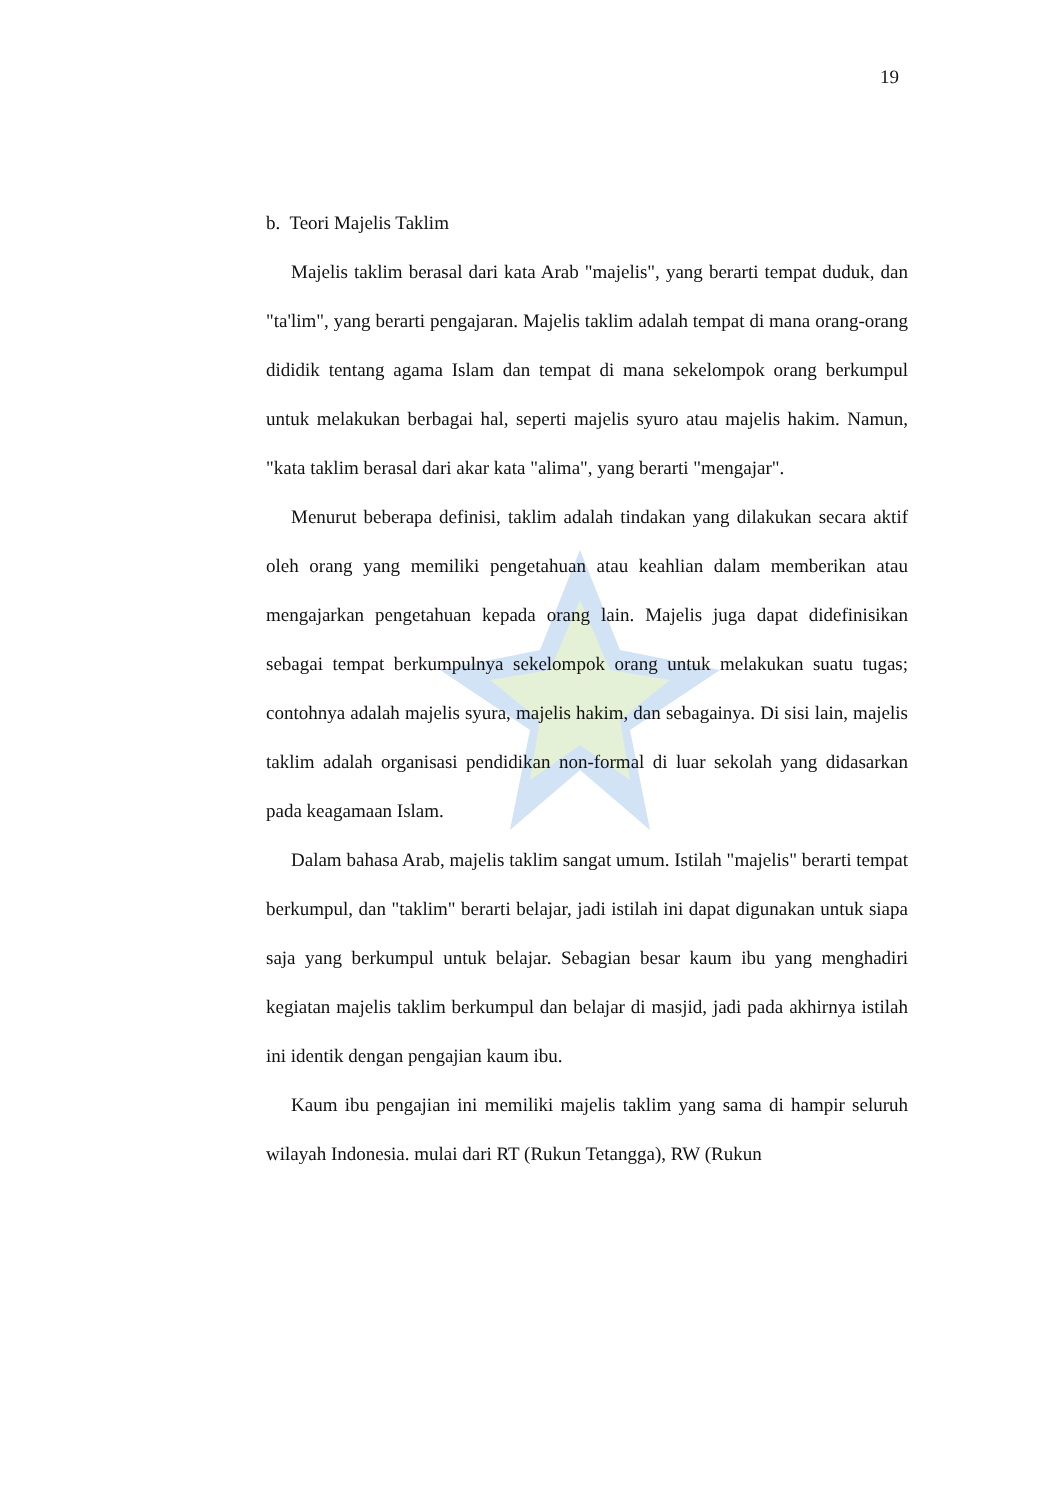19
b. Teori Majelis Taklim
Majelis taklim berasal dari kata Arab "majelis", yang berarti tempat duduk, dan "ta'lim", yang berarti pengajaran. Majelis taklim adalah tempat di mana orang-orang dididik tentang agama Islam dan tempat di mana sekelompok orang berkumpul untuk melakukan berbagai hal, seperti majelis syuro atau majelis hakim. Namun, "kata taklim berasal dari akar kata "alima", yang berarti "mengajar".
Menurut beberapa definisi, taklim adalah tindakan yang dilakukan secara aktif oleh orang yang memiliki pengetahuan atau keahlian dalam memberikan atau mengajarkan pengetahuan kepada orang lain. Majelis juga dapat didefinisikan sebagai tempat berkumpulnya sekelompok orang untuk melakukan suatu tugas; contohnya adalah majelis syura, majelis hakim, dan sebagainya. Di sisi lain, majelis taklim adalah organisasi pendidikan non-formal di luar sekolah yang didasarkan pada keagamaan Islam.
Dalam bahasa Arab, majelis taklim sangat umum. Istilah "majelis" berarti tempat berkumpul, dan "taklim" berarti belajar, jadi istilah ini dapat digunakan untuk siapa saja yang berkumpul untuk belajar. Sebagian besar kaum ibu yang menghadiri kegiatan majelis taklim berkumpul dan belajar di masjid, jadi pada akhirnya istilah ini identik dengan pengajian kaum ibu.
Kaum ibu pengajian ini memiliki majelis taklim yang sama di hampir seluruh wilayah Indonesia. mulai dari RT (Rukun Tetangga), RW (Rukun